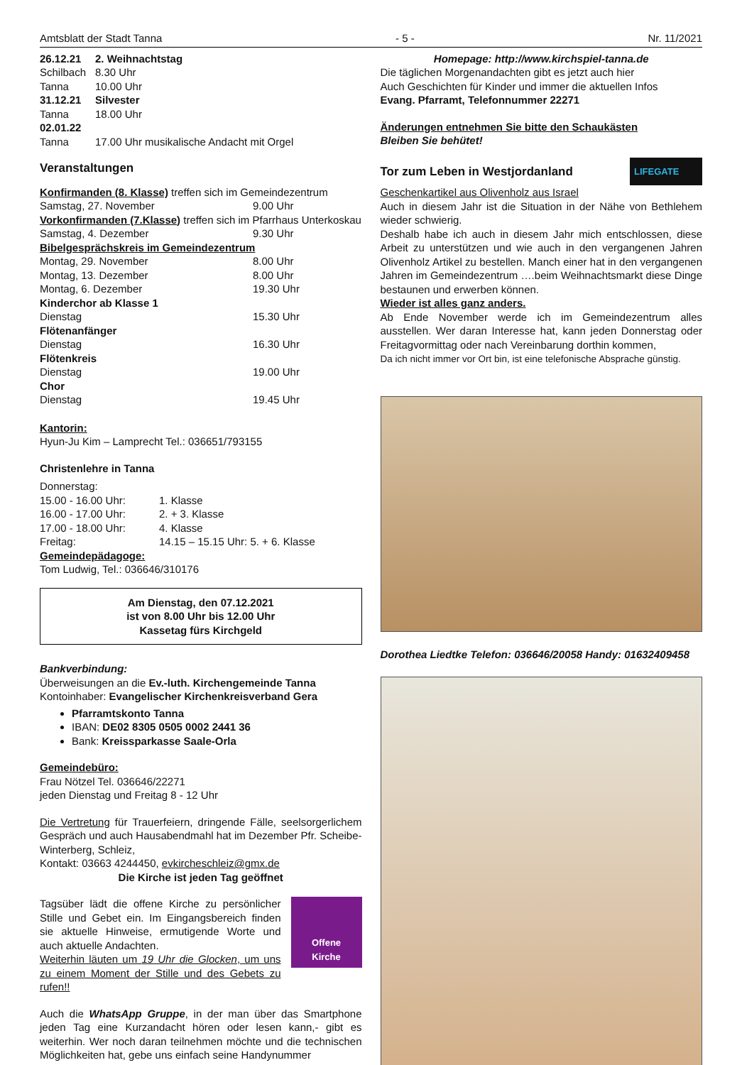Amtsblatt der Stadt Tanna - 5 - Nr. 11/2021
| 26.12.21 | 2. Weihnachtstag |
| Schilbach | 8.30 Uhr |
| Tanna | 10.00 Uhr |
| 31.12.21 | Silvester |
| Tanna | 18.00 Uhr |
| 02.01.22 | |
| Tanna | 17.00 Uhr musikalische Andacht mit Orgel |
Veranstaltungen
Konfirmanden (8. Klasse) treffen sich im Gemeindezentrum
| Samstag, 27. November | 9.00 Uhr |
| Vorkonfirmanden (7.Klasse) treffen sich im Pfarrhaus Unterkoskau | |
| Samstag, 4. Dezember | 9.30 Uhr |
| Bibelgesprächskreis im Gemeindezentrum | |
| Montag, 29. November | 8.00 Uhr |
| Montag, 13. Dezember | 8.00 Uhr |
| Montag, 6. Dezember | 19.30 Uhr |
| Kinderchor ab Klasse 1 | |
| Dienstag | 15.30 Uhr |
| Flötenanfänger | |
| Dienstag | 16.30 Uhr |
| Flötenkreis | |
| Dienstag | 19.00 Uhr |
| Chor | |
| Dienstag | 19.45 Uhr |
Kantorin:
Hyun-Ju Kim – Lamprecht Tel.: 036651/793155
Christenlehre in Tanna
Donnerstag:
| 15.00 - 16.00 Uhr: | 1. Klasse |
| 16.00 - 17.00 Uhr: | 2. + 3. Klasse |
| 17.00 - 18.00 Uhr: | 4. Klasse |
| Freitag: | 14.15 – 15.15 Uhr: 5. + 6. Klasse |
Gemeindepädagoge:
Tom Ludwig, Tel.: 036646/310176
Am Dienstag, den 07.12.2021
ist von 8.00 Uhr bis 12.00 Uhr
Kassetag fürs Kirchgeld
Bankverbindung:
Überweisungen an die Ev.-luth. Kirchengemeinde Tanna
Kontoinhaber: Evangelischer Kirchenkreisverband Gera
Pfarramtskonto Tanna
IBAN: DE02 8305 0505 0002 2441 36
Bank: Kreissparkasse Saale-Orla
Gemeindebüro:
Frau Nötzel Tel. 036646/22271
jeden Dienstag und Freitag 8 - 12 Uhr
Die Vertretung für Trauerfeiern, dringende Fälle, seelsorgerlichem Gespräch und auch Hausabendmahl hat im Dezember Pfr. Scheibe-Winterberg, Schleiz,
Kontakt: 03663 4244450, evkircheschleiz@gmx.de
Die Kirche ist jeden Tag geöffnet
Tagsüber lädt die offene Kirche zu persönlicher Stille und Gebet ein. Im Eingangsbereich finden sie aktuelle Hinweise, ermutigende Worte und auch aktuelle Andachten.
Weiterhin läuten um 19 Uhr die Glocken, um uns zu einem Moment der Stille und des Gebets zu rufen!!
Offene
Kirche
Auch die WhatsApp Gruppe, in der man über das Smartphone jeden Tag eine Kurzandacht hören oder lesen kann,- gibt es weiterhin. Wer noch daran teilnehmen möchte und die technischen Möglichkeiten hat, gebe uns einfach seine Handynummer
Homepage: http://www.kirchspiel-tanna.de
Die täglichen Morgenandachten gibt es jetzt auch hier
Auch Geschichten für Kinder und immer die aktuellen Infos
Evang. Pfarramt, Telefonnummer 22271
Änderungen entnehmen Sie bitte den Schaukästen
Bleiben Sie behütet!
Tor zum Leben in Westjordanland
LIFEGATE
Geschenkartikel aus Olivenholz aus Israel
Auch in diesem Jahr ist die Situation in der Nähe von Bethlehem wieder schwierig.
Deshalb habe ich auch in diesem Jahr mich entschlossen, diese Arbeit zu unterstützen und wie auch in den vergangenen Jahren Olivenholz Artikel zu bestellen. Manch einer hat in den vergangenen Jahren im Gemeindezentrum ….beim Weihnachtsmarkt diese Dinge bestaunen und erwerben können.
Wieder ist alles ganz anders.
Ab Ende November werde ich im Gemeindezentrum alles ausstellen. Wer daran Interesse hat, kann jeden Donnerstag oder Freitagvormittag oder nach Vereinbarung dorthin kommen,
Da ich nicht immer vor Ort bin, ist eine telefonische Absprache günstig.
Dorothea Liedtke Telefon: 036646/20058 Handy: 01632409458